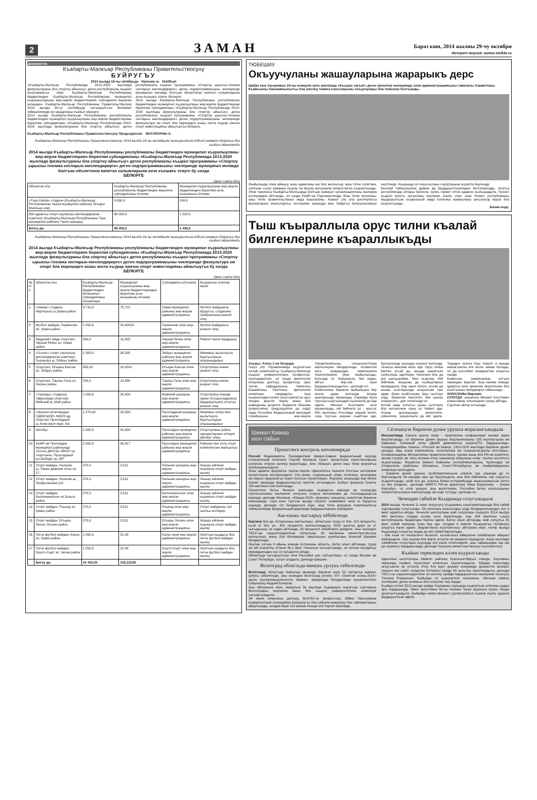2 ЗАМАН
Бараз кюн, 2014 жылны 29-чу октябри
Интернет-версия: zaman.smikbr.ru
Документле
Къабарты-Малкъар Республиканы Правительствосуну
БУЙРУГЪУ
2014 жылда 16-чы октябрьде Нальчик ш. №639-рп
«Къабарты-Малкъар Республикада 2013-2020 жыллада физкультураны бла спортну айнытыу» деген республикалы къырал программагъа кёре, Къабарты-Малкъар Республиканы бюджетинден Къабарты-Малкъар Республиканы муниципал къуралыуларыны жер-жерли бюджетлерине субсидияла бериуню юсюнден» Къабарты-Малкъар Республиканы Правительствосуну 2014 жылда 30-чу сентябрьде чыгъарылгъан бегимине тийишлиликде му мадарланы къабыл кёрюрге:
2014 жылда Къабарты-Малкъар Республиканы республикалы бюджетинден муниципал къуралыуланы жер-жерли бюджетлерине бериллик субсидияланы «Къабарты-Малкъар Республикада 2013-2020 жыллада физкультураны бла спортну айнытыу» деген республикалы къырал программаны «Спортну ырысхы-техника онгларын кючлендирирге» деген подпрограммасыны чеклеринде муниципал иеликде болгъан объектлени капитал салымларына ахча къошакъ этиуге бёлюрге;
2014 жылда Къабарты-Малкъар Республиканы республикалы бюджетинден муниципал къуралыуланы жер-жерли бюджетлерине бериллик субсидияланы «Къабарты-Малкъар Республикада 2013-2020 жыллада физкультураны бла спортну айнытыу» деген республикалы къырал программаны «Спортну ырысхы-техника онгларын кючлендирирге» деген подпрограммасыны чеклеринде физкультура эм спорт бла кюреширге ахшы онгла къурар юючон спорт инвестицияны айнытыугъа бёлюрге.
Къабарты-Малкъар Республиканы Правительствосуну Председатели МУСУКЛАНЫ А.
Къабарты-Малкъар Республиканы Правительствосуну 2014 жылда 16-чы октябрьде чыгъарылгъан 639-рп номерли буйругъу бла къабыл кёрюлгенди
2014 жылда Къабарты-Малкъар Республиканы республикалы бюджетинден муниципал къуралыуланы жер-жерли бюджетлерине бериллик субсидияланы «Къабарты-Малкъар Республикада 2013-2020 жыллада физкультураны бла спортну айнытыу» деген республикалы къырал программаны «Спортну ырысхы-техника онгларын кючлендирирге» деген подпрограммасыны чеклеринде муниципал иеликде болгъан объектлени капитал салымларына ахча къошакъ этиуге бу халда
БЁЛЮРГЕ
(минг сомла бла)
| Объектни аты | Къабарты-Малкъар Республиканы республикалы бюджетинден берилген субсидияланы ёлчеми | Муниципал къуралыуланы жер-жерли бюджетинден бериллик ахча къошакъны ёлчеми |
| --- | --- | --- |
| «Тура-Хабла» стадион (Къабарты-Малкъар Республиканы Черек муниципал районну Огъары Малкъар эли) | 9 000,0 | 184,0 |
| 600 адамгъа спорт-саулукъну кючлендириучю комплекс (Къабарты-Малкъар Республиканы Терк муниципал районну Терек шахары) | 60 000,0 | 1 224,5 |
| Битеу да: | 69 000,0 | 1 408,5 |
Къабарты-Малкъар Республиканы Правительствосуну 2014 жылда 16-чы октябрьде чыгъарылгъан 639-рп номерли буйругъу бла къабыл кёрюлгенди
2014 жылда Къабарты-Малкъар Республиканы республикалы бюджетинден муниципал къуралыуланы жер-жерли бюджетлерине бериллик субсидияланы «Къабарты-Малкъар Республикада 2013-2020 жыллада физкультураны бла спортну айнытыу» деген республикалы къырал программаны «Спортну ырысхы-техника онгларын кючлендирирге» деген подпрограммасыны чеклеринде физкультура эм спорт бла кюреширге ахшы онгла къурар юючон спорт инвестицияны айнытыугъа бу халда
БЁЛЮРГЕ
(минг сомла бла)
| № п/п | Объектни аты | Къабарты-Малкъар Республиканы бюджетинден бёлюннген субсидияланы ёлчемлери | Муниципал къуралыуланы жер-жерли бюджетлеринден бериллик ахча къошакъны ёлчеми | Субсидияла алгъанла | Къоранчла этиллик ишле |
| --- | --- | --- | --- | --- | --- |
| 1 | «Химик» стадион, Нарткъала ш,Урван район | 3 710,0 | 75,715 | Урван муниципал районну жер-жерли администрациясы | Футбол майданнга, бууругъа, стадионну трибунасына ремонт этиу |
| 2 | Футбол майдан, Герменчик эл, Урван район | 1 000,0 | 20,40818 | Герменчик элни жер-жерли администрациясы | Футбол майданнга ремонт этиу |
| 3 | Маданият юйде спортзал, Чёрная Речка эл, Урван район | 500,0 | 10,205 | Черная Речка элни жер-жерли администрациясы | Ремонт ишле бардырыу |
| 4 | «Геолог» спорт-саулукъну кючлендириучю комплекс, Тырныауз ш.,Элбрус район | 1 300,0 | 26,535 | Элбрус муниципал районну жер-жерли администрациясы | Мекямны жылытыучу быргъыларын алышындырыу |
| 5 | Спортзал, Огъары Бахсан эл, Элбрус район | 500,00 | 10,2041 | Огъары Баксан элни жер-жерли администрациясы | Спортзалны ичине ремонт этиу |
| 6 | Спортзал, Ташлы-Тала эл, Лескен район | 700,0 | 14,286 | Ташлы-Тала элни жер-жерли администрациясы | Спортзалны ичине ремонт этиу |
| 7 | «Торпедо» стадиону тийресинде спортзал, Майский ш.,Май район | 1 000,0 | 20,409 | Майский шахарны жер-жерли администрациясы | Спортзалны ичинде эркин тутушууладжаула бардырылыучу отоугъа ремонт этиу |
| 8 | «Женгил атлетикадан СДЮСШОР» МБОУ-да спортзал Прохладный ш.,Комсомол парк, б/н | 1 270,00 | 25,920 | Прохладный шахарны жер-жерли администрациясы | Мекямны полун бла жылытыучу быргъыларын алышындырыу |
| 9 | Автобус | 1 000,0 | 20,409 | Прохладна муниципал районну жер-жерли администрациясы | Спортчуланы район эришиулерине элтирге автобус алыу |
| 10 | КъМР-ни Прохладна муниципал районунда «Колос ДЮСШ» МКОУ-ну спортзалы, Прохладный ш,Свобода ор.,347 | 2 000,0 | 40,817 | Прохладна муниципал районну жер-жерли администрациясы | Районну бек уллу спорт колмплексин жангыртыу |
| 11 | Спорт майдан, Нальчик ш.,Таман дивизия атлы ор 27., | 270,0 | 5,511 | Нальчик шахарны жер-жерли администрациясы | Жашау юйлени къаумуна спорт майдан ишлеу |
| 12 | Спорт майдан, Нальчик ш., Профсоюзная,112 | 270,0 | 5,511 | Нальчик шахарны жер-жерли администрациясы | Жашау юйлени къаумуна спорт майдан ишлеу |
| 13 | Спорт майдан, Белокаменское эл,Зольск район | 270,0 | 5,511 | Белокаменское элни жер-жерли администрациясы | Жашау юйлени къаумуна спорт майдан ишлеу |
| 14 | Спорт майдан, Псыкод эл, Урван район | 270,0 | 5,511 | Псыкод элни жер-жерли администрациясы | Спорт майданны тап халгъа келтириу |
| 15 | Спорт майдан, Огъары Лесен, Лескен район | 270,0 | 5,511 | Огъары Лескен элни жер-жерли администрациясы | Жашау юйлени къаумуна спорт майдан ишлеу |
| 16 | Гитче футбол майдан, Кахун эл, Урван район | 1 050,0 | 21,43 | Кахун элни жер-жерли администрациясы | Жалгъан кырдыгы бла гитче футбол майдан ишлеу |
| 17 | Гитче футбол майдан, Хушто-Сырт эл, Чегем район | 1 050,0 | 21,43 | Хушто-Сырт элни жер-жерли администрациясы | Жалгъан кырдыгы бла гитче футбол майдан ишлеу |
| | Битеу да: | 16 430,00 | 335,32328 | | |
ТЮБЕШИУ
Окъуучуланы жашауларына жарарыкъ дерс
Шабат кюн Хасанияны 16-чы номерли орта школунда «Къырал сагъат» деген проектни чеклеринде элни администрациясыны таматасы Азаматланы Къайсынны башламчылыгъы бла школну тамата классларыны окъуучулары бла тюбешиу болгъанды.
Жыйылыуда элни айныуу, жаш адамланы иш бла жалчытыу, жаш тёлю политика, халкъны солуу заманын къурау эм башха магъаналы вопрослагъа къаралгъанды. Элни таматасы Къабарты-Малкъарда болгъан жамауат организацияланы ишлерин юслеринден айтханды, ол санда КъМР-ни Парламентинде Жаш тёлю палатаны, жаш тёлю правительствону эмда башхаланы. Азамат улу ала школчулагъа фахмуларын ачыкъларгъа, кеслерине жашауда жер табаргъа болушханларын чертгенди. Ахырында ол окъуучуланы соруўларына жууапла бергенди.
Быллай тюбешиулени дайым да бардырылгъанларын белгилерчады. Алагъа республикада атлары белгили, халкъ хурмет этген адамла къатышадыла. Проект къырал власть органланы ишлерин ачыкъ этер, жаш тёлюге республиканы бардырылгъан социальный эмда политика жумушланы ангылатыр мурат бла къуралгъанды.
Бизни корр.
Тыш къыраллыла орус тилни къалай билгенлерине къараллыкъды
Ахыры. Аллы 1-чи бетдеди.
Геруз улу Управленияда къуралгъан аллай комиссиягъа Къабарты-Малкъар къырал университетден профессор- преподавателе, ол санда филология илмуланы доктору, профессор, орус тилни кафедрасыны таматасы Башийланы Светлана, филология илмуланы кандидаты, тыш къыралладан келип окъугъанлагъа орус тилден дерсле бериу жаны бла кафедраны доценти Людмила Абазова (комиссияны председатели да олду) эмда Россейни Федеральный миграция службасыны жер-жерли Управлениясыны специалистлери киргенлерин билдиргенди. «Комиссия анга граждандан заявленияла тюшгенлерине кёре жыйылыкъды. Болсада ол тюбешиуле, бек аздан, айгъа бир-эки кере бардырыллыкъдыла»,- дегенди ол.
Комиссияны биринчи жыйылыуна бир ненча адам келгенди. Аланы араларында Украинада, Сирияда бола тургъан къаугъаладан къачханла да бар эдиле. Михаил Когутамич кеси украинлыды, юй бийчеси уа - оруслу. Кёп жылланы Россейде жашай кетип, сора туугъан жерине къайтхан эди. Бюгюнлюкде урушдан къачып келгенди. «Башха амалым жокъ эди. Орус тилни билген угъай да, мында жашагъан халкъланы адетлери, тёрелери бла да иги шагъырейме. Мен къартма. Юй бийчеми, жашымы да къабырларын мындадыла. Бир амал болуп, кесим да аланы къатларында асыралсам сюе эдим. Бери къайтыууму баш сылтауу олду. Эркинлик берсегиз, бек ыразы этериксиз», -деп тилегенди ол.
Аллай неда аллагъа ушаш сылтаула бла келгенлени саны аз тюйюл эди. Аланы араларында эрменлиле, узбеклиле, украинлыла да кёп эдиле. Тюркден келген Куш Хикрет а мында жашагъанлы иги кесек заман болады, ол да россейли гражданство алыргъа сюеди.
Комиссия, заявленияны алгъан замандан башлап, беш кюнню ичинде адамгъа анга эркинлик берилгенин бла къалгъанын билдирирге тийишлиди.
ХОЛАЛАНЫ Марзият.
СУРАТДА: украинлы Михаил Когутамич комиссияны членлерине хапар айтады.
Суратны автор алгъанды.
Шимал Кавказ
юон сайын
Проектлеге контроль кючлениркди
Россей Федерациясы Президентини Шимал-Кавказ федеральный округда полномочный келечиси Сергей Меликов Грант проектлени качестволарына контроль этиуню кючлер муратлыды. Ала «Машук» деген жаш тёлю форумгъа къатышырыкъдыла.
Жаш адамла форумгъа тюрлю-тюрлю сфералагъа керекли болгъан кеслерини проектлерин келтиргендиле. Сёз ючюн, социальный, илму, политика, экономика эм башха сфералагъа керек болгъан проектлерин. Форумну ахырында бир бёлек проект жашауда бардырылыргъа грантла алгъандыла. Быйыл форумну Гранты 100 миллион сом болгъанды.
Проектлеге багъа бичиуге жангыдан къараргъа керекди эм конкурсда хорлагъанланы ишлерине контроль этиуню механизмин да тохташдырыргъа керекди, дегенди Меликов, «Машук-2015» форумну хазырлау комитетни биринчи кенгешинде, сора келе тургъан жылда патриот сезимликге энчи эс бурургъа керекди, дегенди. Ол билдиргенге кёре, жаш тёлю форумла тематикалагъа тийишлиликде федеральный даражада бардырылырыкъ керекдиле.
Аш-азыкъ чыгъарыу кёбейгенди
Кертиси бла да, Астраханны малчылары, областьны тууар эт бла -110 процентге, къой эт бла уа– 350 процентге жалчытхандыла, 2020 жылгъа дери уа эт чыгъарыуну, не аздан айтханда, 30 процентге кёбейтирге дейдиле. Аны юсюнден ТАСС-ны корреспондентине областьны Эл мюлкюню министерствосуну малчылыкъ жаны бла бёлюмюню таматасыны орунбасары Алексей Шишкин билдиргенди.
Жылны озгъан 8 айыны ичинде Астрахань область, битеу алып айтханда, тууар эм юй къанатлы этлени 36,1 минг тоннасын чыгъаргъанды, ол озгъан жылдагъы кёрюмдюледен эсе 10 процентге кёпдю.
Областьда чыгъарылгъан этни Россейни ара субъектлери, ол санда Москва эм Санкт Петербург, сатып аладыла, дегенди Шишкин.
Волгоград областьда мамукъ урлукъ себилгенди
Волгоград областьда быйылны кюзюнде биринчи кере 50 гектаргъа мамукъ урлукъ себилгенди, аны юсюнден Волгоград регион XVI «Золотая осень-2014» деген агропромышленность кёрмюч- ярмаркада билдиргенди журналистлеге губернатор Андрей Бочаров.
Аны айтханына кёре, мамукъну бу жерледе ёсдюрюрге жарагъан сортларын Волгоградны жерчилик жаны бла къырал университетини алимлери чыгъаргъандыла.
Эл мюлк илмуланы доктору, ВолГАУ-ну профессору Ойбек Камсанбаев конвергентный селекцияны болушлугъу бла узбекли мамукъну бек сайламаларын айыргъанды, аладан бири 110 кюнню ичинде иги тирлик берликди.
Сёлешиуле Биринчи дуния урушха жоралангъандыла
Ингушетияда Хакъла аралы илму - практикалы конференция кесини ишин башлагъанды, ол Биринчи дуния урушну башланнганыны 100 жыллыгъына эм Кавказны Туземный атлы (Дикий дивизиягъа) жорала751 бардырылады. Конференцияны темасы: «Россей эм Кавказ, 1914-1918 жыллада Биринчи дуния урушда, баш аскер компанияла, геополитика эм социокультуралы итоглары». Конференцияны Ингушетияны правительствосу, туризм жаны бла РИ-ни комитети, Архив служба эм Чаха Ахлиев атлы гуманитар илмуланы илму -тинтиу институту къурагъанды. Форумгъа Шимал Кавказны республикаларыны, Краснодар эм Ставрополь крайланы, Москваны, Санкт-Петербургну эм Азейрбайджанны алимлери келгендиле.
– Биринчи дуния урушну проблематикасына алимле хар заманда да эс бургъандыла эм мындан ары да бурлукъдула, аны бла байламлы хар соруугъа къаралгъанды, алай эсе да, алыкъа бизни историябызда ачыкъланмагъан затла уа бек кёпдюле, -дегенди НИИГН РИ-ни директору Нина Барахоева. – Бизни борчубуз– ол уллу урушну, аны жигитлерин, Россейни битеу халкъларыны патриотлукъларын жангыртыуду эм эсде тутууду,- дегенди ол.
Чеченден сабийле Къырымда солугъандыла
2014 жылда Чеченни 11 минг окъуучусу Къырымны санаторияларында бла сабий садларында солугъанды. Ол регионну властьлары алда билдирилгенинден эсе 3 минг адамгъа кёпдю. Чеченли школчуланы жай солуулары къурауга 2014 жылда 484 миллион сомдан аслам ахча берилгенди, аны 404 миллион сомун республикалы бюджетден берген эдиле. Битеу алып айтханда, жай солуугъа 25 минг сабий жиберир план бар эди. Аладан 8 мингин Къырымгъа путёвкала алыргъа керек эдиле. Ведомствону къуллукъчусу айтханнга кёре, келир жылда Къырымда солургъа андан да кёп сабий барлыкъды.
– Бек къая ол лагерьлеге ёксюзле, къолагъсыз юйюрлени сабийлерин айырып жибередиле. Хар къауум бла бирге устазла эм медикле барадыла. Ахыр жыллада сабийлени солуулары къурауда иги ишле этилгендиле, аны хайырындан хар иш да чурумсуз бардырылады,-дегенди Урунууну министерствосуну къуллукъчусу.
Къайын терекледен аллея къуралгъанды
Адыгеяны школчулары Майкоп районну Краснооктябрьск элинде, Хорламны паркында къайын тереклени аллеясын къурагъандыла. Абадан классладa окъугъанла эм устазла Уллу Ата журт урушну кезиуюнде фашистле жесирге тюшген эки совет солдатны ёлтюрген жерде 60 зыгытны орнатхандыла, дегенди ТАСС-ны корреспондентине эл школну крайда бардырылгъан ишлерини оноучусу Татьяна Романенко. Быйыйда ол аскерчилеге эсгремеча, «Вечная память погибшим» деген жазмасы бла эсгертме таш барды.
Къайын аллея 2013 жылда майда Хорламны паркында къуралгъан аллеяны андан ары бардырыуду. Эмен зыгытланы 40-сы Нагиеш тауну аууунуна жуукъ тёшде орнатылгъандыла. Быйыйда немис-фашист ууулаучулагъа къажау къаты урушла бардырылгъан эдиле.